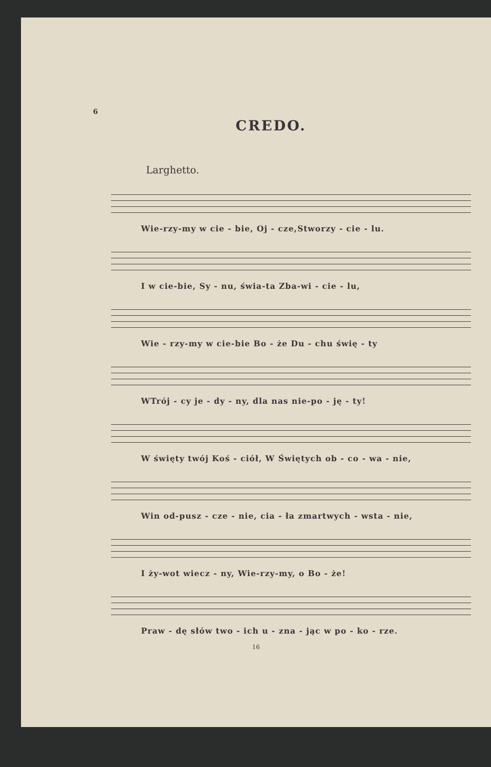6
CREDO.
Larghetto.
Wie-rzy-my w cie - bie, Oj - cze,Stworzy - cie - lu.
I w cie-bie, Sy - nu, świa-ta Zba-wi - cie - lu,
Wie - rzy-my w cie-bie Bo - że Du - chu świę - ty
WTrój - cy je - dy - ny, dla nas nie-po - ję - ty!
W święty twój Koś - ciół, W Świętych ob - co - wa - nie,
Win od-pusz - cze - nie, cia - ła zmartwych - wsta - nie,
I ży-wot wiecz - ny, Wie-rzy-my, o Bo - że!
Praw - dę słów two - ich u - zna - jąc w po - ko - rze.
16